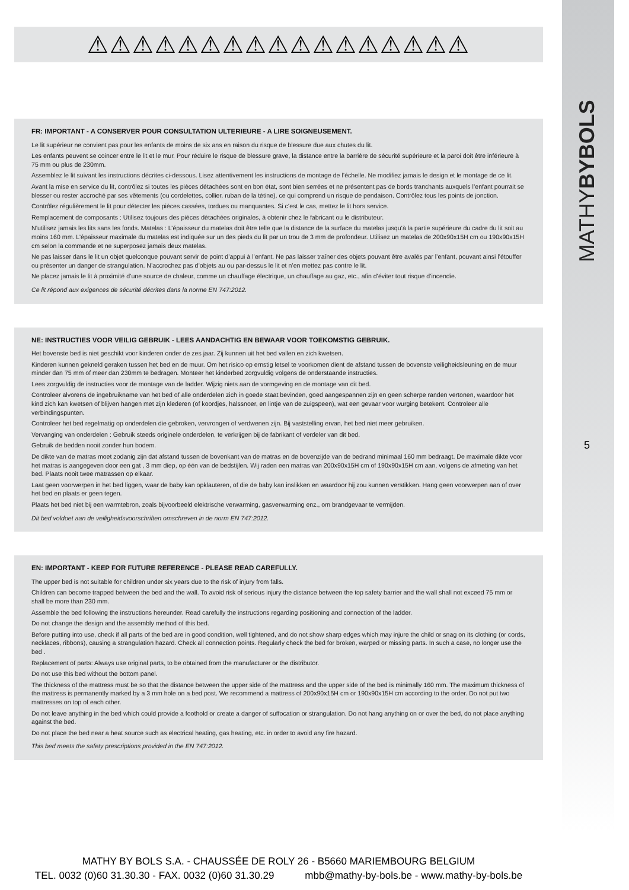MATHYBYBOLS
5
⚠⚠⚠⚠⚠⚠⚠⚠⚠⚠⚠⚠⚠⚠⚠⚠⚠
FR: IMPORTANT - A CONSERVER POUR CONSULTATION ULTERIEURE - A LIRE SOIGNEUSEMENT.
Le lit supérieur ne convient pas pour les enfants de moins de six ans en raison du risque de blessure due aux chutes du lit.
Les enfants peuvent se coincer entre le lit et le mur. Pour réduire le risque de blessure grave, la distance entre la barrière de sécurité supérieure et la paroi doit être inférieure à 75 mm ou plus de 230mm.
Assemblez le lit suivant les instructions décrites ci-dessous. Lisez attentivement les instructions de montage de l’échelle. Ne modifiez jamais le design et le montage de ce lit.
Avant la mise en service du lit, contrôlez si toutes les pièces détachées sont en bon état, sont bien serrées et ne présentent pas de bords tranchants auxquels l’enfant pourrait se blesser ou rester accroché par ses vêtements (ou cordelettes, collier, ruban de la tétine), ce qui comprend un risque de pendaison. Contrôlez tous les points de jonction.
Contrôlez régulièrement le lit pour détecter les pièces cassées, tordues ou manquantes. Si c’est le cas, mettez le lit hors service.
Remplacement de composants : Utilisez toujours des pièces détachées originales, à obtenir chez le fabricant ou le distributeur.
N’utilisez jamais les lits sans les fonds. Matelas : L’épaisseur du matelas doit être telle que la distance de la surface du matelas jusqu’à la partie supérieure du cadre du lit soit au moins 160 mm. L’épaisseur maximale du matelas est indiquée sur un des pieds du lit par un trou de 3 mm de profondeur. Utilisez un matelas de 200x90x15H cm ou 190x90x15H cm selon la commande et ne superposez jamais deux matelas.
Ne pas laisser dans le lit un objet quelconque pouvant servir de point d’appui à l’enfant. Ne pas laisser traîner des objets pouvant être avalés par l’enfant, pouvant ainsi l’étouffer ou présenter un danger de strangulation. N’accrochez pas d’objets au ou par-dessus le lit et n’en mettez pas contre le lit.
Ne placez jamais le lit à proximité d’une source de chaleur, comme un chauffage électrique, un chauffage au gaz, etc., afin d’éviter tout risque d’incendie.
Ce lit répond aux exigences de sécurité décrites dans la norme EN 747:2012.
NE: INSTRUCTIES VOOR VEILIG GEBRUIK - LEES AANDACHTIG EN BEWAAR VOOR TOEKOMSTIG GEBRUIK.
Het bovenste bed is niet geschikt voor kinderen onder de zes jaar. Zij kunnen uit het bed vallen en zich kwetsen.
Kinderen kunnen gekneld geraken tussen het bed en de muur. Om het risico op ernstig letsel te voorkomen dient de afstand tussen de bovenste veiligheidsleuning en de muur minder dan 75 mm of meer dan 230mm te bedragen. Monteer het kinderbed zorgvuldig volgens de onderstaande instructies.
Lees zorgvuldig de instructies voor de montage van de ladder. Wijzig niets aan de vormgeving en de montage van dit bed.
Controleer alvorens de ingebruikname van het bed of alle onderdelen zich in goede staat bevinden, goed aangespannen zijn en geen scherpe randen vertonen, waardoor het kind zich kan kwetsen of blijven hangen met zijn klederen (of koordjes, halssnoer, en lintje van de zuigspeen), wat een gevaar voor wurging betekent. Controleer alle verbindingspunten.
Controleer het bed regelmatig op onderdelen die gebroken, vervrongen of verdwenen zijn. Bij vaststelling ervan, het bed niet meer gebruiken.
Vervanging van onderdelen : Gebruik steeds originele onderdelen, te verkrijgen bij de fabrikant of verdeler van dit bed.
Gebruik de bedden nooit zonder hun bodem.
De dikte van de matras moet zodanig zijn dat afstand tussen de bovenkant van de matras en de bovenzijde van de bedrand minimaal 160 mm bedraagt. De maximale dikte voor het matras is aangegeven door een gat , 3 mm diep, op één van de bedstijlen. Wij raden een matras van 200x90x15H cm of 190x90x15H cm aan, volgens de afmeting van het bed. Plaats nooit twee matrassen op elkaar.
Laat geen voorwerpen in het bed liggen, waar de baby kan opklauteren, of die de baby kan inslikken en waardoor hij zou kunnen verstikken. Hang geen voorwerpen aan of over het bed en plaats er geen tegen.
Plaats het bed niet bij een warmtebron, zoals bijvoorbeeld elektrische verwarming, gasverwarming enz., om brandgevaar te vermijden.
Dit bed voldoet aan de veiligheidsvoorschriften omschreven in de norm EN 747:2012.
EN: IMPORTANT - KEEP FOR FUTURE REFERENCE - PLEASE READ CAREFULLY.
The upper bed is not suitable for children under six years due to the risk of injury from falls.
Children can become trapped between the bed and the wall. To avoid risk of serious injury the distance between the top safety barrier and the wall shall not exceed 75 mm or shall be more than 230 mm.
Assemble the bed following the instructions hereunder. Read carefully the instructions regarding positioning and connection of the ladder.
Do not change the design and the assembly method of this bed.
Before putting into use, check if all parts of the bed are in good condition, well tightened, and do not show sharp edges which may injure the child or snag on its clothing (or cords, necklaces, ribbons), causing a strangulation hazard. Check all connection points. Regularly check the bed for broken, warped or missing parts. In such a case, no longer use the bed .
Replacement of parts: Always use original parts, to be obtained from the manufacturer or the distributor.
Do not use this bed without the bottom panel.
The thickness of the mattress must be so that the distance between the upper side of the mattress and the upper side of the bed is minimally 160 mm. The maximum thickness of the mattress is permanently marked by a 3 mm hole on a bed post. We recommend a mattress of 200x90x15H cm or 190x90x15H cm according to the order. Do not put two mattresses on top of each other.
Do not leave anything in the bed which could provide a foothold or create a danger of suffocation or strangulation. Do not hang anything on or over the bed, do not place anything against the bed.
Do not place the bed near a heat source such as electrical heating, gas heating, etc. in order to avoid any fire hazard.
This bed meets the safety prescriptions provided in the EN 747:2012.
MATHY BY BOLS S.A. - CHAUSSÉE DE ROLY 26 - B5660 MARIEMBOURG BELGIUM
TEL. 0032 (0)60 31.30.30 - FAX. 0032 (0)60 31.30.29 mbb@mathy-by-bols.be - www.mathy-by-bols.be